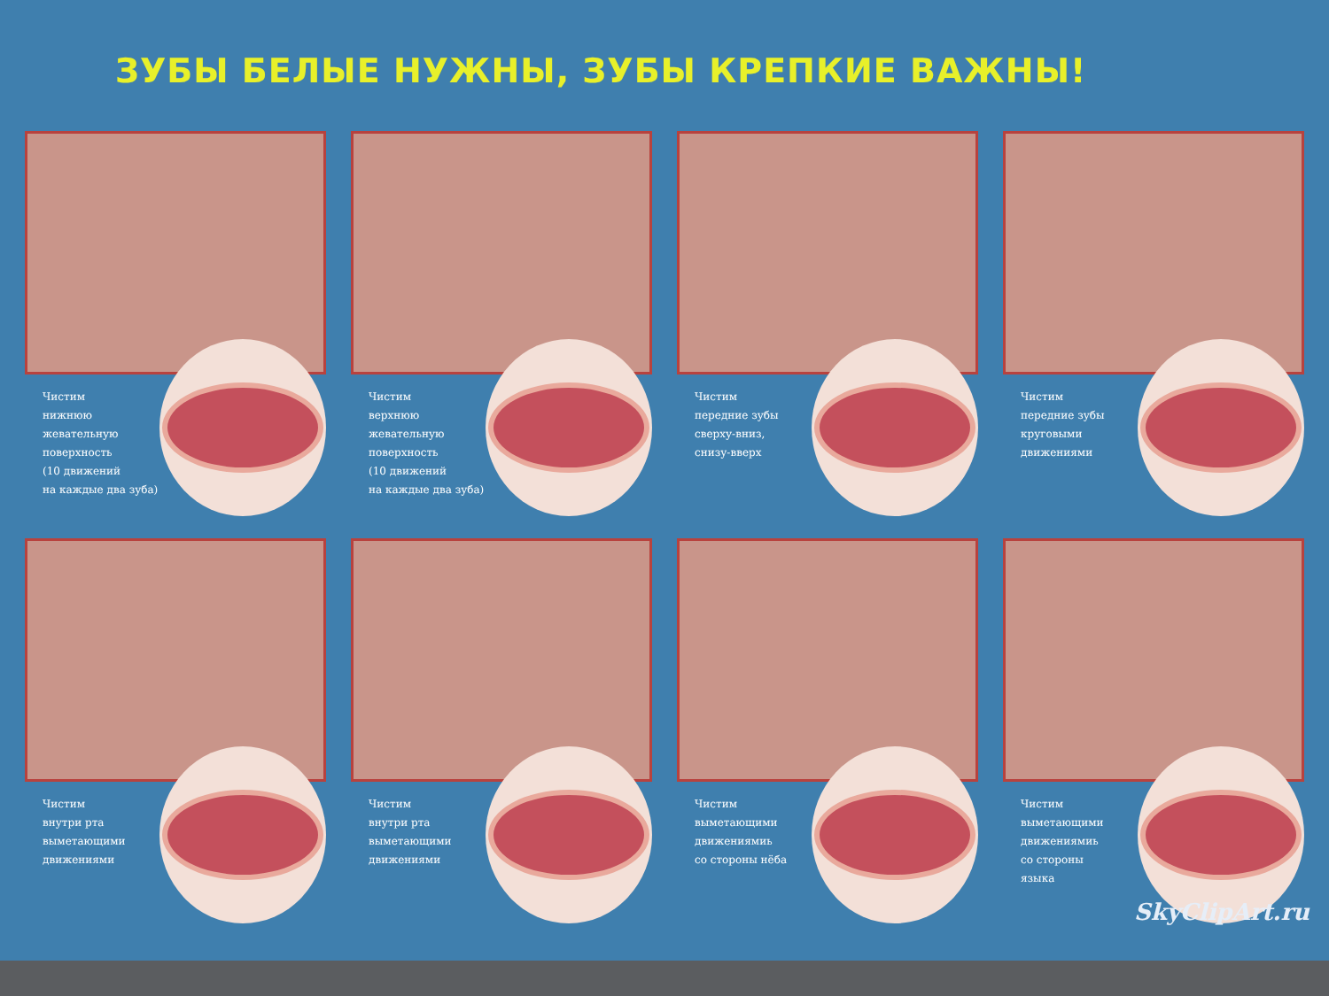ЗУБЫ БЕЛЫЕ НУЖНЫ, ЗУБЫ КРЕПКИЕ ВАЖНЫ!
Чистим
нижнюю
жевательную
поверхность
(10 движений
на каждые два зуба)
Чистим
верхнюю
жевательную
поверхность
(10 движений
на каждые два зуба)
Чистим
передние зубы
сверху-вниз,
снизу-вверх
Чистим
передние зубы
круговыми
движениями
Чистим
внутри рта
выметающими
движениями
Чистим
внутри рта
выметающими
движениями
Чистим
выметающими
движениямиь
со стороны нёба
Чистим
выметающими
движениямиь
со стороны
языка
SkyClipArt.ru